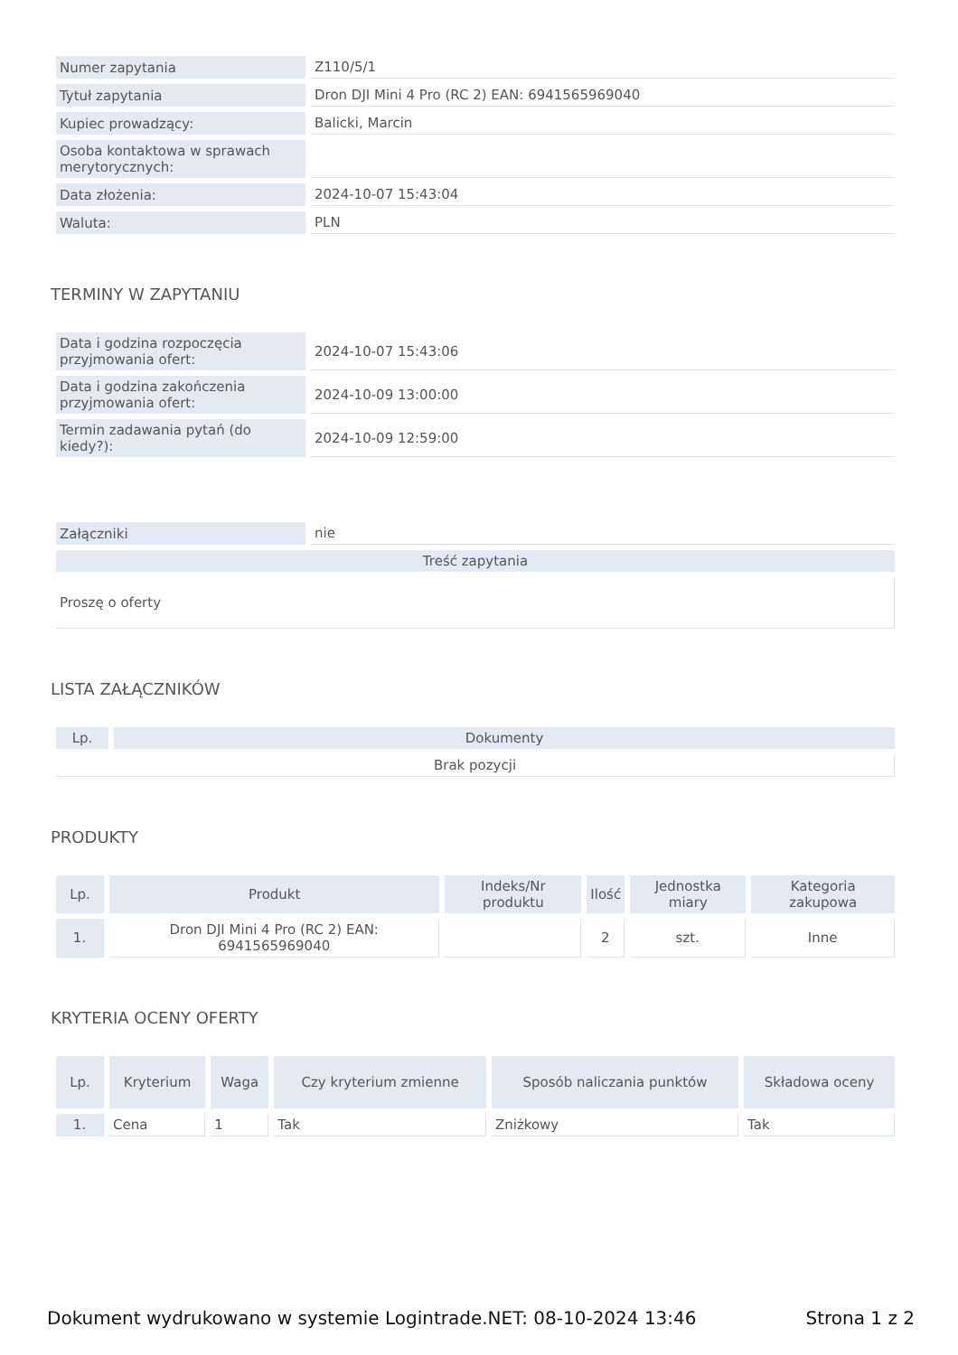| Numer zapytania | Z110/5/1 |
| Tytuł zapytania | Dron DJI Mini 4 Pro (RC 2) EAN: 6941565969040 |
| Kupiec prowadzący: | Balicki, Marcin |
| Osoba kontaktowa w sprawach merytorycznych: | |
| Data złożenia: | 2024-10-07 15:43:04 |
| Waluta: | PLN |
TERMINY W ZAPYTANIU
| Data i godzina rozpoczęcia przyjmowania ofert: | 2024-10-07 15:43:06 |
| Data i godzina zakończenia przyjmowania ofert: | 2024-10-09 13:00:00 |
| Termin zadawania pytań (do kiedy?): | 2024-10-09 12:59:00 |
| Załączniki | nie |
| Treść zapytania | |
| Proszę o oferty | |
LISTA ZAŁĄCZNIKÓW
| Lp. | Dokumenty |
| --- | --- |
| Brak pozycji | |
PRODUKTY
| Lp. | Produkt | Indeks/Nr produktu | Ilość | Jednostka miary | Kategoria zakupowa |
| --- | --- | --- | --- | --- | --- |
| 1. | Dron DJI Mini 4 Pro (RC 2) EAN: 6941565969040 | | 2 | szt. | Inne |
KRYTERIA OCENY OFERTY
| Lp. | Kryterium | Waga | Czy kryterium zmienne | Sposób naliczania punktów | Składowa oceny |
| --- | --- | --- | --- | --- | --- |
| 1. | Cena | 1 | Tak | Zniżkowy | Tak |
Dokument wydrukowano w systemie Logintrade.NET: 08-10-2024 13:46 Strona 1 z 2